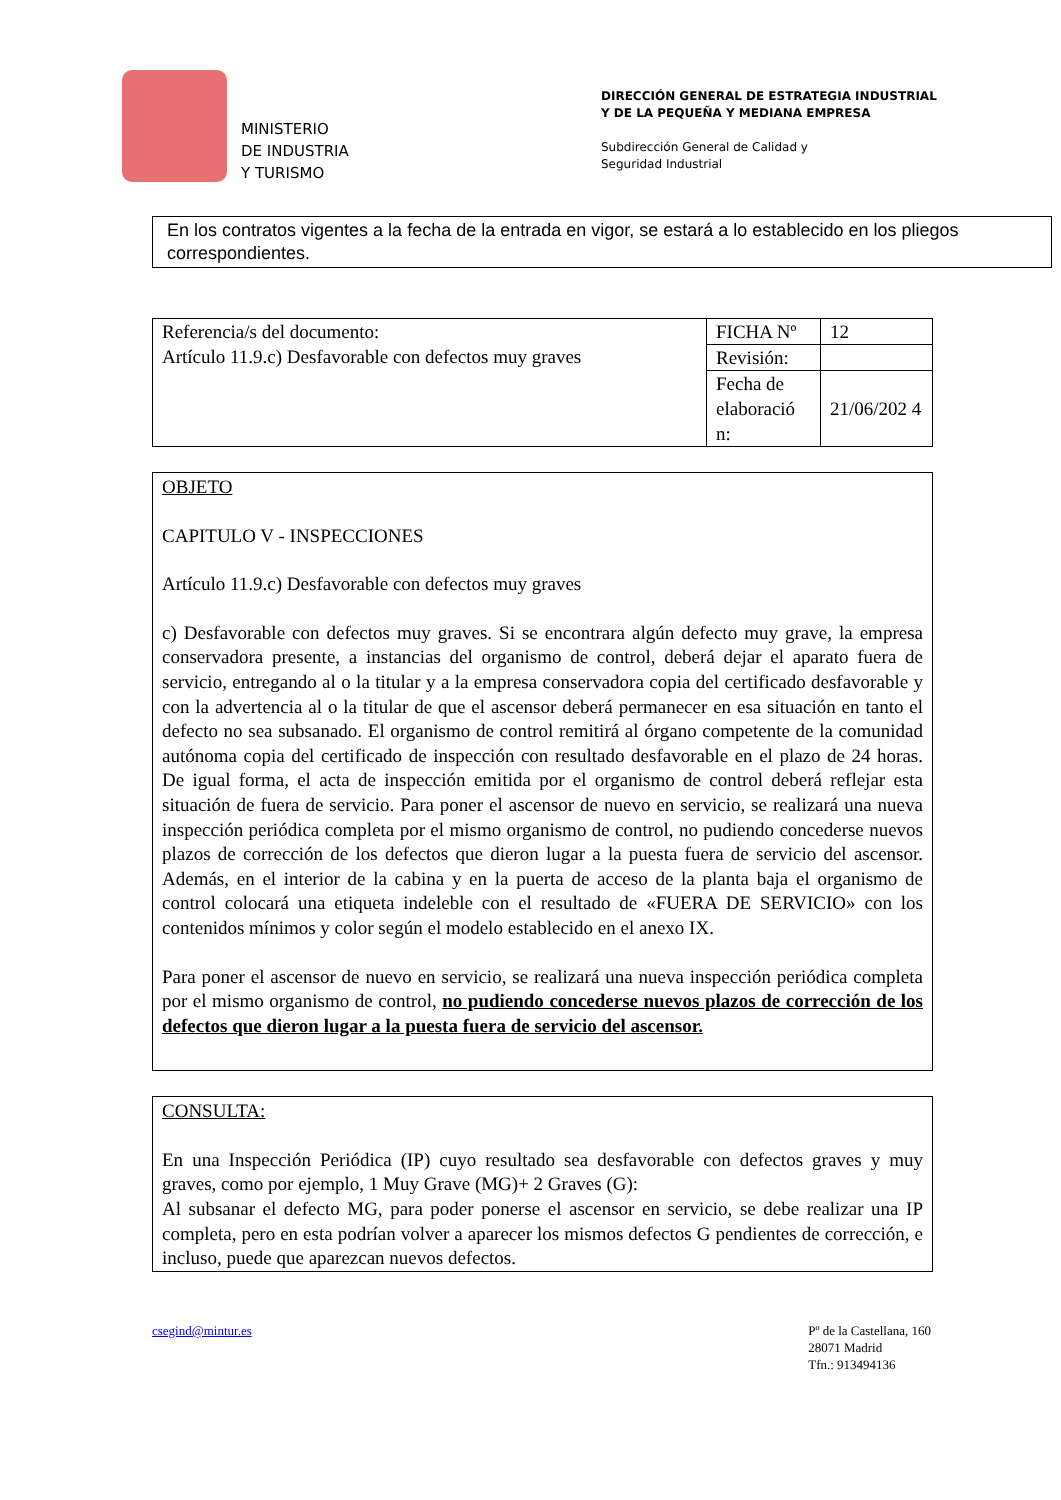MINISTERIO
DE INDUSTRIA
Y TURISMO
DIRECCIÓN GENERAL DE ESTRATEGIA INDUSTRIAL
Y DE LA PEQUEÑA Y MEDIANA EMPRESA
Subdirección General de Calidad y
Seguridad Industrial
En los contratos vigentes a la fecha de la entrada en vigor, se estará a lo establecido en los pliegos correspondientes.
| Referencia/s del documento: Artículo 11.9.c) Desfavorable con defectos muy graves | FICHA Nº | 12 |
| | Revisión: | |
| | Fecha de elaboració n: | 21/06/202 4 |
OBJETO
CAPITULO V - INSPECCIONES
Artículo 11.9.c) Desfavorable con defectos muy graves
c) Desfavorable con defectos muy graves. Si se encontrara algún defecto muy grave, la empresa conservadora presente, a instancias del organismo de control, deberá dejar el aparato fuera de servicio, entregando al o la titular y a la empresa conservadora copia del certificado desfavorable y con la advertencia al o la titular de que el ascensor deberá permanecer en esa situación en tanto el defecto no sea subsanado. El organismo de control remitirá al órgano competente de la comunidad autónoma copia del certificado de inspección con resultado desfavorable en el plazo de 24 horas. De igual forma, el acta de inspección emitida por el organismo de control deberá reflejar esta situación de fuera de servicio. Para poner el ascensor de nuevo en servicio, se realizará una nueva inspección periódica completa por el mismo organismo de control, no pudiendo concederse nuevos plazos de corrección de los defectos que dieron lugar a la puesta fuera de servicio del ascensor. Además, en el interior de la cabina y en la puerta de acceso de la planta baja el organismo de control colocará una etiqueta indeleble con el resultado de «FUERA DE SERVICIO» con los contenidos mínimos y color según el modelo establecido en el anexo IX.
Para poner el ascensor de nuevo en servicio, se realizará una nueva inspección periódica completa por el mismo organismo de control, no pudiendo concederse nuevos plazos de corrección de los defectos que dieron lugar a la puesta fuera de servicio del ascensor.
CONSULTA:
En una Inspección Periódica (IP) cuyo resultado sea desfavorable con defectos graves y muy graves, como por ejemplo, 1 Muy Grave (MG)+ 2 Graves (G):
Al subsanar el defecto MG, para poder ponerse el ascensor en servicio, se debe realizar una IP completa, pero en esta podrían volver a aparecer los mismos defectos G pendientes de corrección, e incluso, puede que aparezcan nuevos defectos.
csegind@mintur.es Pº de la Castellana, 160
28071 Madrid
Tfn.: 913494136